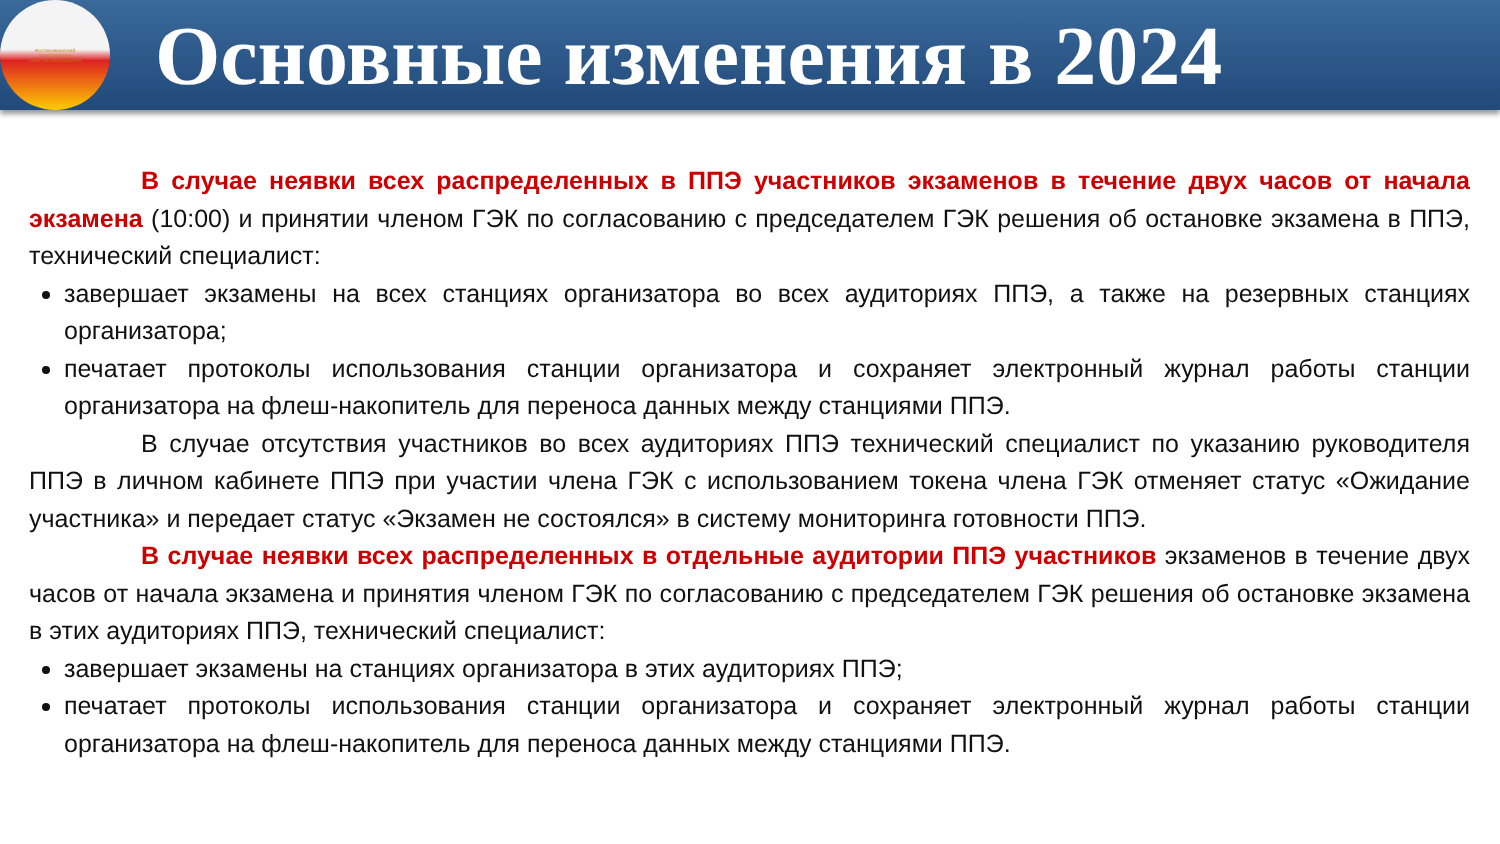РЕСПУБЛИКАНСКИЙ
ЦЕНТР ОЦЕНКИ
КАЧЕСТВА ОБРАЗОВАНИЯ
Основные изменения в 2024
В случае неявки всех распределенных в ППЭ участников экзаменов в течение двух часов от начала экзамена (10:00) и принятии членом ГЭК по согласованию с председателем ГЭК решения об остановке экзамена в ППЭ, технический специалист:
завершает экзамены на всех станциях организатора во всех аудиториях ППЭ, а также на резервных станциях организатора;
печатает протоколы использования станции организатора и сохраняет электронный журнал работы станции организатора на флеш-накопитель для переноса данных между станциями ППЭ.
В случае отсутствия участников во всех аудиториях ППЭ технический специалист по указанию руководителя ППЭ в личном кабинете ППЭ при участии члена ГЭК с использованием токена члена ГЭК отменяет статус «Ожидание участника» и передает статус «Экзамен не состоялся» в систему мониторинга готовности ППЭ.
В случае неявки всех распределенных в отдельные аудитории ППЭ участников экзаменов в течение двух часов от начала экзамена и принятия членом ГЭК по согласованию с председателем ГЭК решения об остановке экзамена в этих аудиториях ППЭ, технический специалист:
завершает экзамены на станциях организатора в этих аудиториях ППЭ;
печатает протоколы использования станции организатора и сохраняет электронный журнал работы станции организатора на флеш-накопитель для переноса данных между станциями ППЭ.